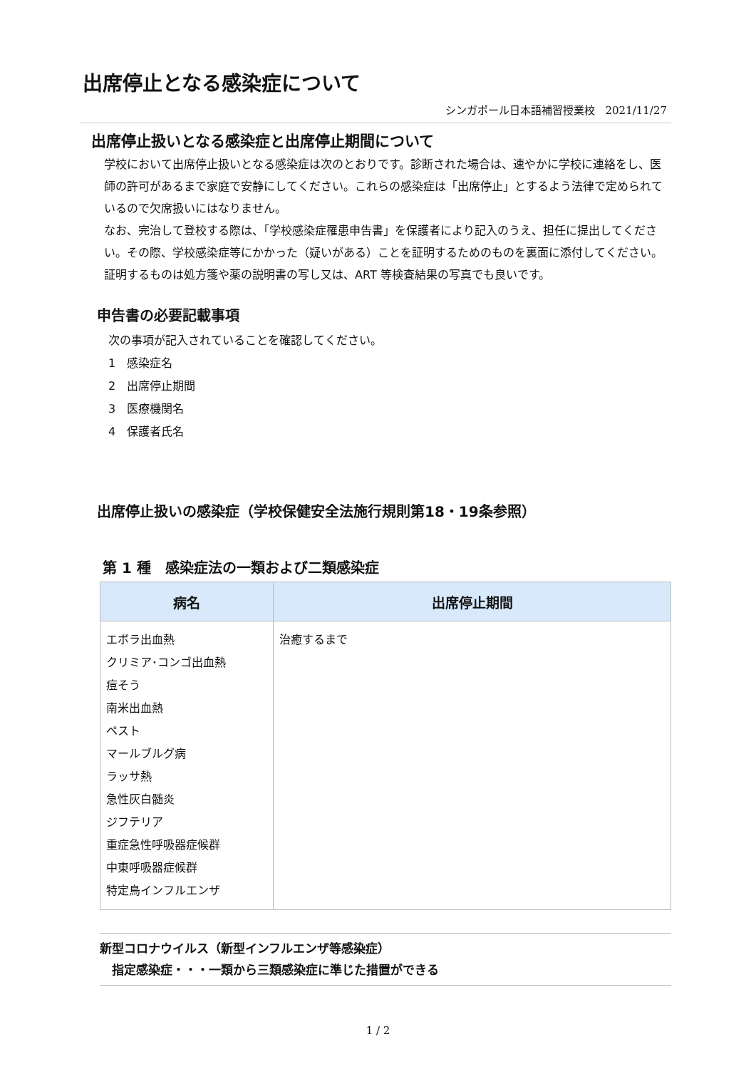出席停止となる感染症について
シンガポール日本語補習授業校　2021/11/27
出席停止扱いとなる感染症と出席停止期間について
学校において出席停止扱いとなる感染症は次のとおりです。診断された場合は、速やかに学校に連絡をし、医師の許可があるまで家庭で安静にしてください。これらの感染症は「出席停止」とするよう法律で定められているので欠席扱いにはなりません。
なお、完治して登校する際は、「学校感染症罹患申告書」を保護者により記入のうえ、担任に提出してください。その際、学校感染症等にかかった（疑いがある）ことを証明するためのものを裏面に添付してください。証明するものは処方箋や薬の説明書の写し又は、ART 等検査結果の写真でも良いです。
申告書の必要記載事項
次の事項が記入されていることを確認してください。
1　感染症名
2　出席停止期間
3　医療機関名
4　保護者氏名
出席停止扱いの感染症（学校保健安全法施行規則第18・19条参照）
第 1 種　感染症法の一類および二類感染症
| 病名 | 出席停止期間 |
| --- | --- |
| エボラ出血熱 クリミア･コンゴ出血熱 痘そう 南米出血熱 ペスト マールブルグ病 ラッサ熱 急性灰白髄炎 ジフテリア 重症急性呼吸器症候群 中東呼吸器症候群 特定鳥インフルエンザ | 治癒するまで |
新型コロナウイルス（新型インフルエンザ等感染症）
　指定感染症・・・一類から三類感染症に準じた措置ができる
1 / 2